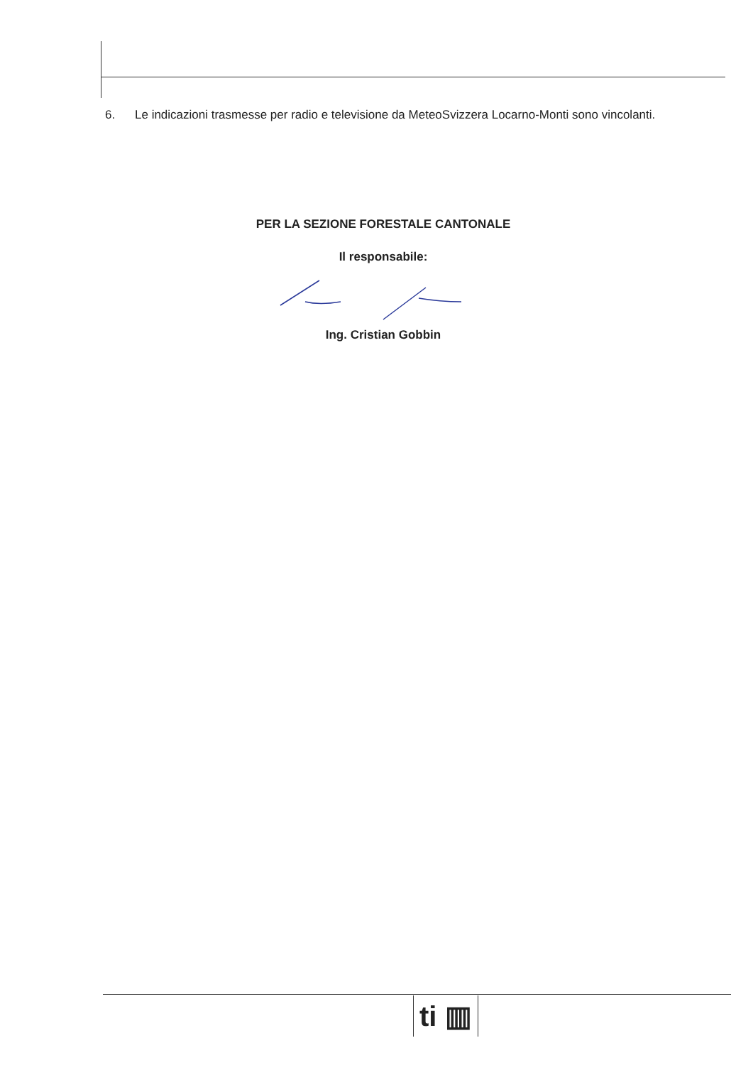6. Le indicazioni trasmesse per radio e televisione da MeteoSvizzera Locarno-Monti sono vincolanti.
PER LA SEZIONE FORESTALE CANTONALE
Il responsabile:
Ing. Cristian Gobbin
ti ▥